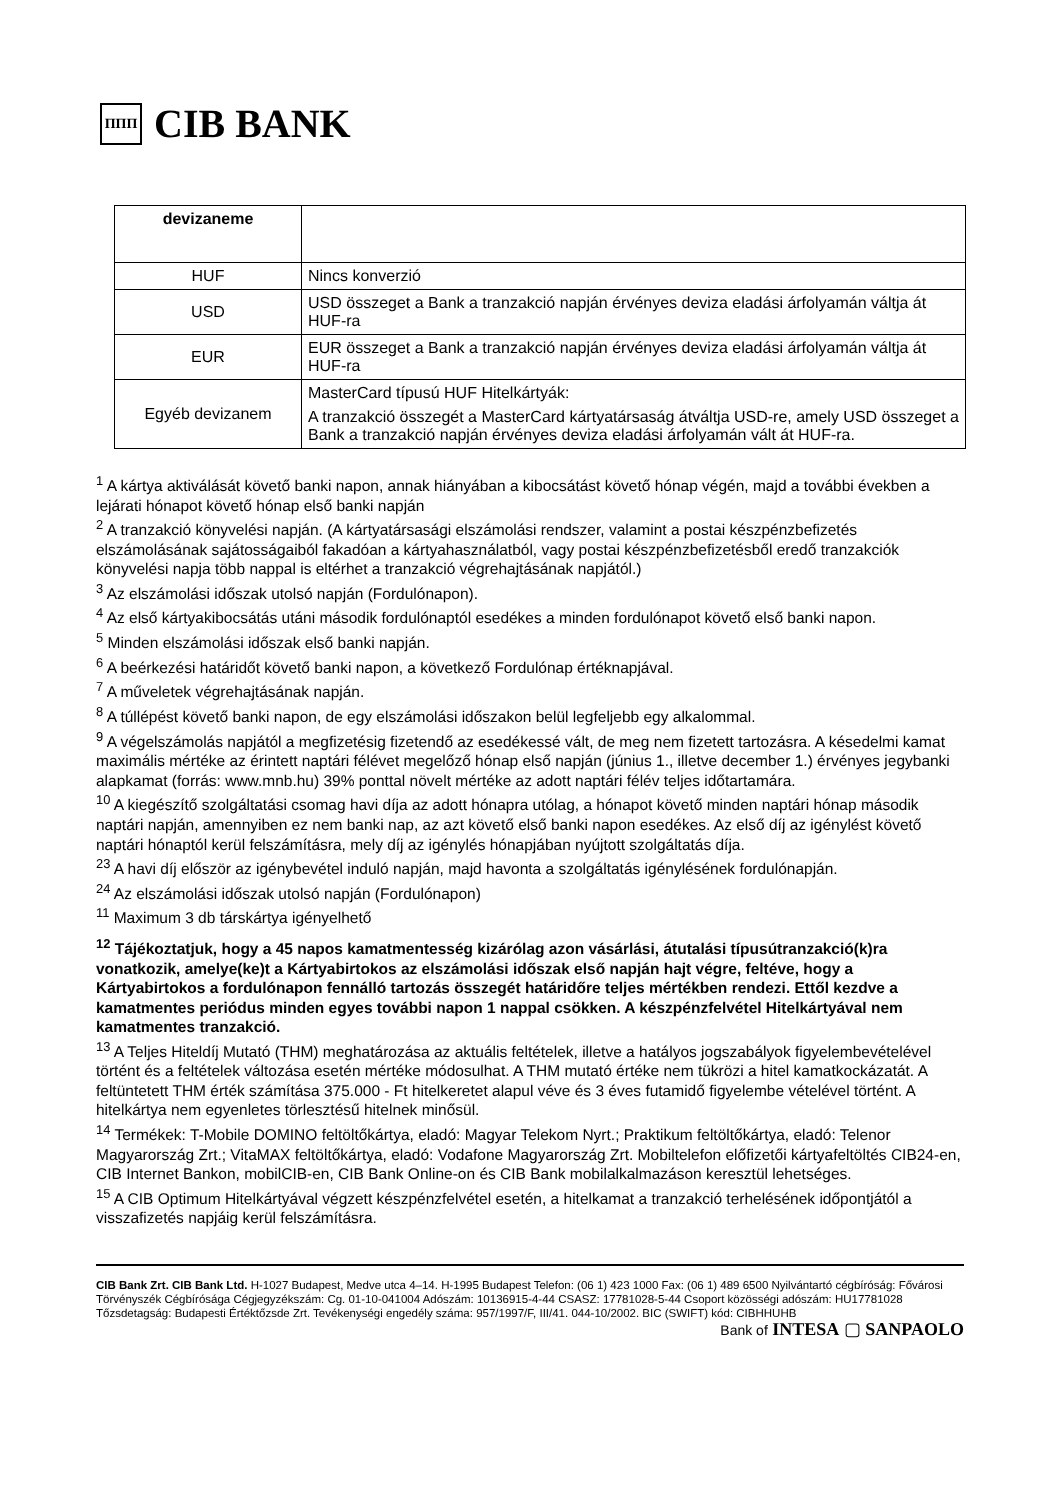ΠΠΠ CIB BANK
| devizaneme | |
| HUF | Nincs konverzió |
| USD | USD összeget a Bank a tranzakció napján érvényes deviza eladási árfolyamán váltja át HUF-ra |
| EUR | EUR összeget a Bank a tranzakció napján érvényes deviza eladási árfolyamán váltja át HUF-ra |
| Egyéb devizanem | MasterCard típusú HUF Hitelkártyák: A tranzakció összegét a MasterCard kártyatársaság átváltja USD-re, amely USD összeget a Bank a tranzakció napján érvényes deviza eladási árfolyamán vált át HUF-ra. |
<sup>1</sup> A kártya aktiválását követő banki napon, annak hiányában a kibocsátást követő hónap végén, majd a további években a lejárati hónapot követő hónap első banki napján
<sup>2</sup> A tranzakció könyvelési napján. (A kártyatársasági elszámolási rendszer, valamint a postai készpénzbefizetés elszámolásának sajátosságaiból fakadóan a kártyahasználatból, vagy postai készpénzbefizetésből eredő tranzakciók könyvelési napja több nappal is eltérhet a tranzakció végrehajtásának napjától.)
<sup>3</sup> Az elszámolási időszak utolsó napján (Fordulónapon).
<sup>4</sup> Az első kártyakibocsátás utáni második fordulónaptól esedékes a minden fordulónapot követő első banki napon.
<sup>5</sup> Minden elszámolási időszak első banki napján.
<sup>6</sup> A beérkezési határidőt követő banki napon, a következő Fordulónap értéknapjával.
<sup>7</sup> A műveletek végrehajtásának napján.
<sup>8</sup> A túllépést követő banki napon, de egy elszámolási időszakon belül legfeljebb egy alkalommal.
<sup>9</sup> A végelszámolás napjától a megfizetésig fizetendő az esedékessé vált, de meg nem fizetett tartozásra. A késedelmi kamat maximális mértéke az érintett naptári félévet megelőző hónap első napján (június 1., illetve december 1.) érvényes jegybanki alapkamat (forrás: www.mnb.hu) 39% ponttal növelt mértéke az adott naptári félév teljes időtartamára.
<sup>10</sup> A kiegészítő szolgáltatási csomag havi díja az adott hónapra utólag, a hónapot követő minden naptári hónap második naptári napján, amennyiben ez nem banki nap, az azt követő első banki napon esedékes. Az első díj az igénylést követő naptári hónaptól kerül felszámításra, mely díj az igénylés hónapjában nyújtott szolgáltatás díja.
<sup>23</sup> A havi díj először az igénybevétel induló napján, majd havonta a szolgáltatás igénylésének fordulónapján.
<sup>24</sup> Az elszámolási időszak utolsó napján (Fordulónapon)
<sup>11</sup> Maximum 3 db társkártya igényelhető
<sup>12</sup> Tájékoztatjuk, hogy a 45 napos kamatmentesség kizárólag azon vásárlási, átutalási típusútranzakció(k)ra vonatkozik, amelye(ke)t a Kártyabirtokos az elszámolási időszak első napján hajt végre, feltéve, hogy a Kártyabirtokos a fordulónapon fennálló tartozás összegét határidőre teljes mértékben rendezi. Ettől kezdve a kamatmentes periódus minden egyes további napon 1 nappal csökken. A készpénzfelvétel Hitelkártyával nem kamatmentes tranzakció.
<sup>13</sup> A Teljes Hiteldíj Mutató (THM) meghatározása az aktuális feltételek, illetve a hatályos jogszabályok figyelembevételével történt és a feltételek változása esetén mértéke módosulhat. A THM mutató értéke nem tükrözi a hitel kamatkockázatát. A feltüntetett THM érték számítása 375.000 - Ft hitelkeretet alapul véve és 3 éves futamidő figyelembe vételével történt. A hitelkártya nem egyenletes törlesztésű hitelnek minősül.
<sup>14</sup> Termékek: T-Mobile DOMINO feltöltőkártya, eladó: Magyar Telekom Nyrt.; Praktikum feltöltőkártya, eladó: Telenor Magyarország Zrt.; VitaMAX feltöltőkártya, eladó: Vodafone Magyarország Zrt. Mobiltelefon előfizetői kártyafeltöltés CIB24-en, CIB Internet Bankon, mobilCIB-en, CIB Bank Online-on és CIB Bank mobilalkalmazáson keresztül lehetséges.
<sup>15</sup> A CIB Optimum Hitelkártyával végzett készpénzfelvétel esetén, a hitelkamat a tranzakció terhelésének időpontjától a visszafizetés napjáig kerül felszámításra.
CIB Bank Zrt. CIB Bank Ltd. H-1027 Budapest, Medve utca 4–14. H-1995 Budapest Telefon: (06 1) 423 1000 Fax: (06 1) 489 6500 Nyilvántartó cégbíróság: Fővárosi Törvényszék Cégbírósága Cégjegyzékszám: Cg. 01-10-041004 Adószám: 10136915-4-44 CSASZ: 17781028-5-44 Csoport közösségi adószám: HU17781028 Tőzsdetagság: Budapesti Értéktőzsde Zrt. Tevékenységi engedély száma: 957/1997/F, III/41. 044-10/2002. BIC (SWIFT) kód: CIBHHUHB
Bank of INTESA ▢ SANPAOLO